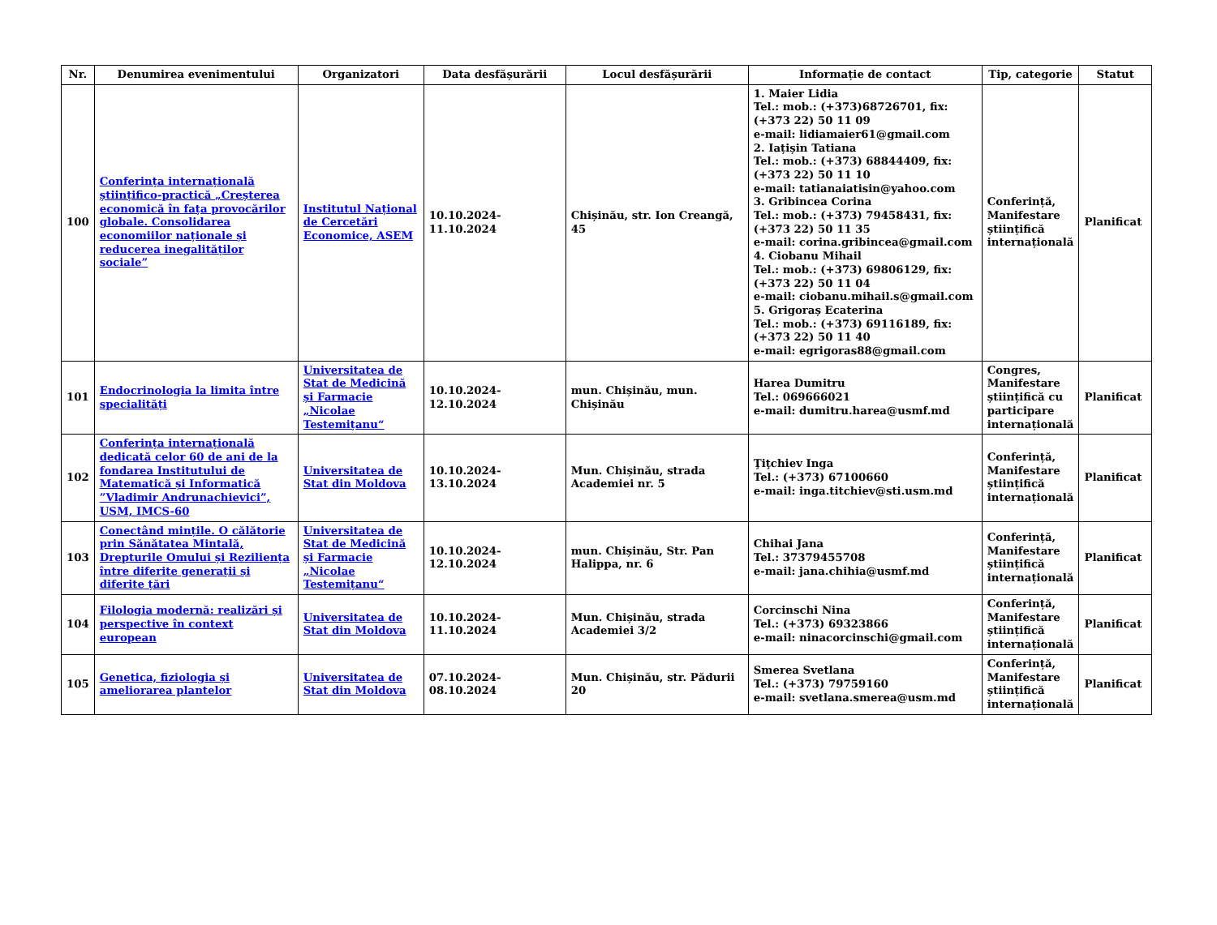| Nr. | Denumirea evenimentului | Organizatori | Data desfășurării | Locul desfășurării | Informație de contact | Tip, categorie | Statut |
| --- | --- | --- | --- | --- | --- | --- | --- |
| 100 | Conferința internațională științifico-practică „Creșterea economică în fața provocărilor globale. Consolidarea economiilor naționale și reducerea inegalităților sociale” | Institutul Național de Cercetări Economice, ASEM | 10.10.2024-11.10.2024 | Chișinău, str. Ion Creangă, 45 | 1. Maier Lidia Tel.: mob.: (+373)68726701, fix: (+373 22) 50 11 09 e-mail: lidiamaier61@gmail.com 2. Iațișin Tatiana Tel.: mob.: (+373) 68844409, fix: (+373 22) 50 11 10 e-mail: tatianaiatisin@yahoo.com 3. Gribincea Corina Tel.: mob.: (+373) 79458431, fix: (+373 22) 50 11 35 e-mail: corina.gribincea@gmail.com 4. Ciobanu Mihail Tel.: mob.: (+373) 69806129, fix: (+373 22) 50 11 04 e-mail: ciobanu.mihail.s@gmail.com 5. Grigoraș Ecaterina Tel.: mob.: (+373) 69116189, fix: (+373 22) 50 11 40 e-mail: egrigoras88@gmail.com | Conferință, Manifestare științifică internațională | Planificat |
| 101 | Endocrinologia la limita între specialități | Universitatea de Stat de Medicină și Farmacie „Nicolae Testemițanu“ | 10.10.2024-12.10.2024 | mun. Chișinău, mun. Chișinău | Harea Dumitru Tel.: 069666021 e-mail: dumitru.harea@usmf.md | Congres, Manifestare științifică cu participare internațională | Planificat |
| 102 | Conferința internațională dedicată celor 60 de ani de la fondarea Institutului de Matematică și Informatică ”Vladimir Andrunachievici”, USM, IMCS-60 | Universitatea de Stat din Moldova | 10.10.2024-13.10.2024 | Mun. Chișinău, strada Academiei nr. 5 | Ţiţchiev Inga Tel.: (+373) 67100660 e-mail: inga.titchiev@sti.usm.md | Conferință, Manifestare științifică internațională | Planificat |
| 103 | Conectând mințile. O călătorie prin Sănătatea Mintală, Drepturile Omului și Reziliența între diferite generații și diferite țări | Universitatea de Stat de Medicină și Farmacie „Nicolae Testemițanu“ | 10.10.2024-12.10.2024 | mun. Chișinău, Str. Pan Halippa, nr. 6 | Chihai Jana Tel.: 37379455708 e-mail: jana.chihia@usmf.md | Conferință, Manifestare științifică internațională | Planificat |
| 104 | Filologia modernă: realizări și perspective în context european | Universitatea de Stat din Moldova | 10.10.2024-11.10.2024 | Mun. Chișinău, strada Academiei 3/2 | Corcinschi Nina Tel.: (+373) 69323866 e-mail: ninacorcinschi@gmail.com | Conferință, Manifestare științifică internațională | Planificat |
| 105 | Genetica, fiziologia și ameliorarea plantelor | Universitatea de Stat din Moldova | 07.10.2024-08.10.2024 | Mun. Chișinău, str. Pădurii 20 | Smerea Svetlana Tel.: (+373) 79759160 e-mail: svetlana.smerea@usm.md | Conferință, Manifestare științifică internațională | Planificat |